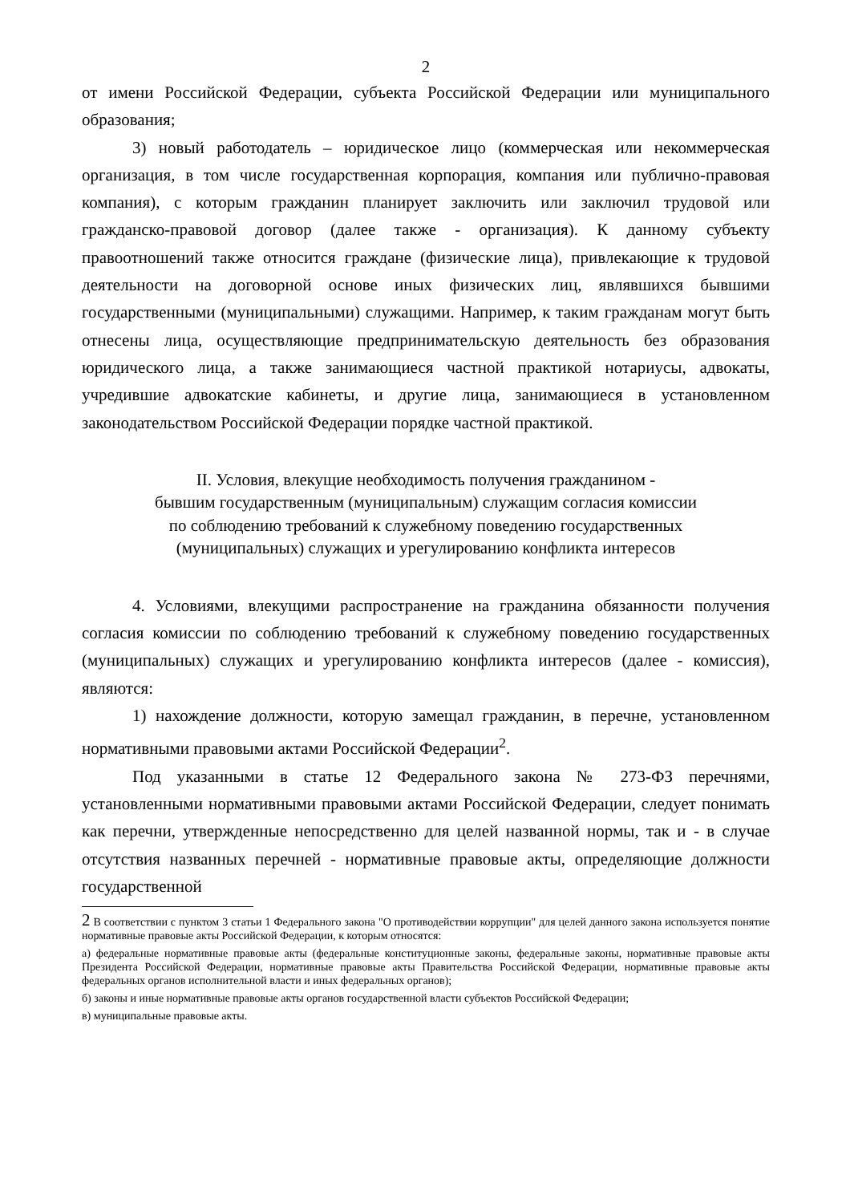2
от имени Российской Федерации, субъекта Российской Федерации или муниципального образования;
3) новый работодатель – юридическое лицо (коммерческая или некоммерческая организация, в том числе государственная корпорация, компания или публично-правовая компания), с которым гражданин планирует заключить или заключил трудовой или гражданско-правовой договор (далее также - организация). К данному субъекту правоотношений также относится граждане (физические лица), привлекающие к трудовой деятельности на договорной основе иных физических лиц, являвшихся бывшими государственными (муниципальными) служащими. Например, к таким гражданам могут быть отнесены лица, осуществляющие предпринимательскую деятельность без образования юридического лица, а также занимающиеся частной практикой нотариусы, адвокаты, учредившие адвокатские кабинеты, и другие лица, занимающиеся в установленном законодательством Российской Федерации порядке частной практикой.
II. Условия, влекущие необходимость получения гражданином -
бывшим государственным (муниципальным) служащим согласия комиссии
по соблюдению требований к служебному поведению государственных
(муниципальных) служащих и урегулированию конфликта интересов
4. Условиями, влекущими распространение на гражданина обязанности получения согласия комиссии по соблюдению требований к служебному поведению государственных (муниципальных) служащих и урегулированию конфликта интересов (далее - комиссия), являются:
1) нахождение должности, которую замещал гражданин, в перечне, установленном нормативными правовыми актами Российской Федерации<sup>2</sup>.
Под указанными в статье 12 Федерального закона № 273-ФЗ перечнями, установленными нормативными правовыми актами Российской Федерации, следует понимать как перечни, утвержденные непосредственно для целей названной нормы, так и - в случае отсутствия названных перечней - нормативные правовые акты, определяющие должности государственной
2 В соответствии с пунктом 3 статьи 1 Федерального закона "О противодействии коррупции" для целей данного закона используется понятие нормативные правовые акты Российской Федерации, к которым относятся:
а) федеральные нормативные правовые акты (федеральные конституционные законы, федеральные законы, нормативные правовые акты Президента Российской Федерации, нормативные правовые акты Правительства Российской Федерации, нормативные правовые акты федеральных органов исполнительной власти и иных федеральных органов);
б) законы и иные нормативные правовые акты органов государственной власти субъектов Российской Федерации;
в) муниципальные правовые акты.